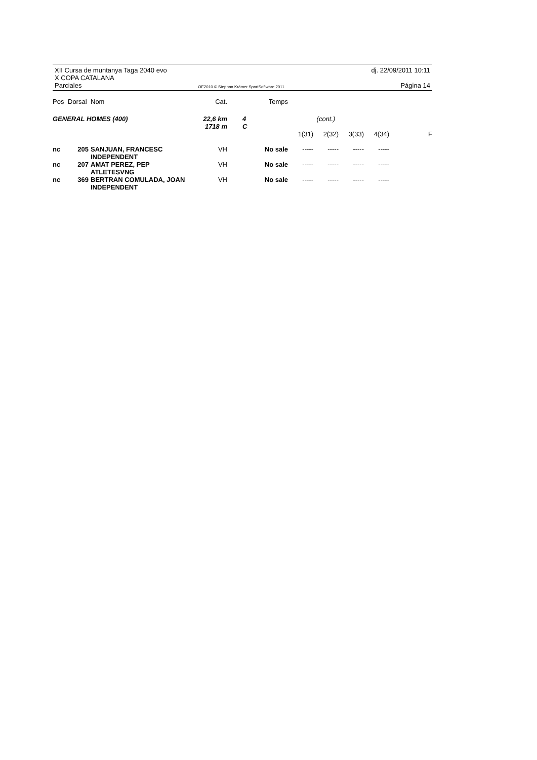XII Cursa de muntanya Taga 2040 evo dj. 22/09/2011 10:11
X COPA CATALANA
Parciales OE2010 © Stephan Krämer SportSoftware 2011 Página 14
| Pos | Dorsal | Nom | Cat. | | Temps | | | | | |
| --- | --- | --- | --- | --- | --- | --- | --- | --- | --- | --- |
| GENERAL HOMES (400) | | | 22,6 km 1718 m | 4 C | | | (cont.) | | | |
| | | | | | | 1(31) | 2(32) | 3(33) | 4(34) | F |
| nc | 205 | SANJUAN, FRANCESC INDEPENDENT | VH | | No sale | ----- | ----- | ----- | ----- | |
| nc | 207 | AMAT PEREZ, PEP ATLETESVNG | VH | | No sale | ----- | ----- | ----- | ----- | |
| nc | 369 | BERTRAN COMULADA, JOAN INDEPENDENT | VH | | No sale | ----- | ----- | ----- | ----- | |